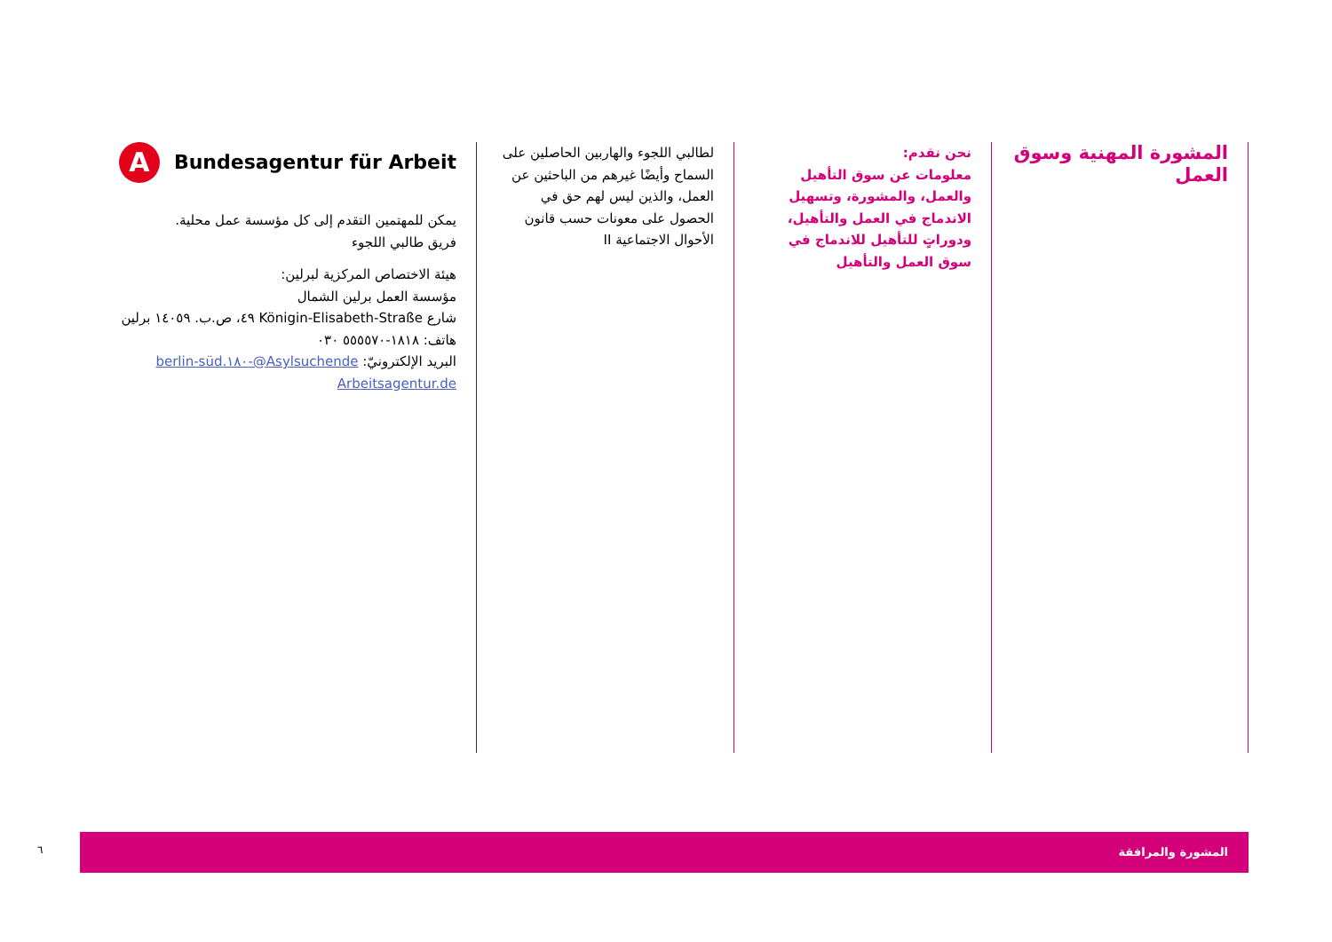المشورة المهنية وسوق العمل
نحن نقدم:
معلومات عن سوق التأهيل والعمل، والمشورة، وتسهيل الاندماج في العمل والتأهيل، ودوراتٍ للتأهيل للاندماج في سوق العمل والتأهيل
لطالبي اللجوء والهاربين الحاصلين على السماح وأيضًا غيرهم من الباحثين عن العمل، والذين ليس لهم حق في الحصول على معونات حسب قانون الأحوال الاجتماعية II
A
Bundesagentur für Arbeit
يمكن للمهتمين التقدم إلى كل مؤسسة عمل محلية.
فريق طالبي اللجوء
هيئة الاختصاص المركزية لبرلين:
مؤسسة العمل برلين الشمال
شارع Königin-Elisabeth-Straße ٤٩، ص.ب. ١٤٠٥٩ برلين
هاتف: ١٨١٨-٥٥٥٥٧٠ ٠٣٠
البريد الإلكترونيّ: Asylsuchende@-١٨٠.berlin-süd
Arbeitsagentur.de
٦
المشورة والمرافقة